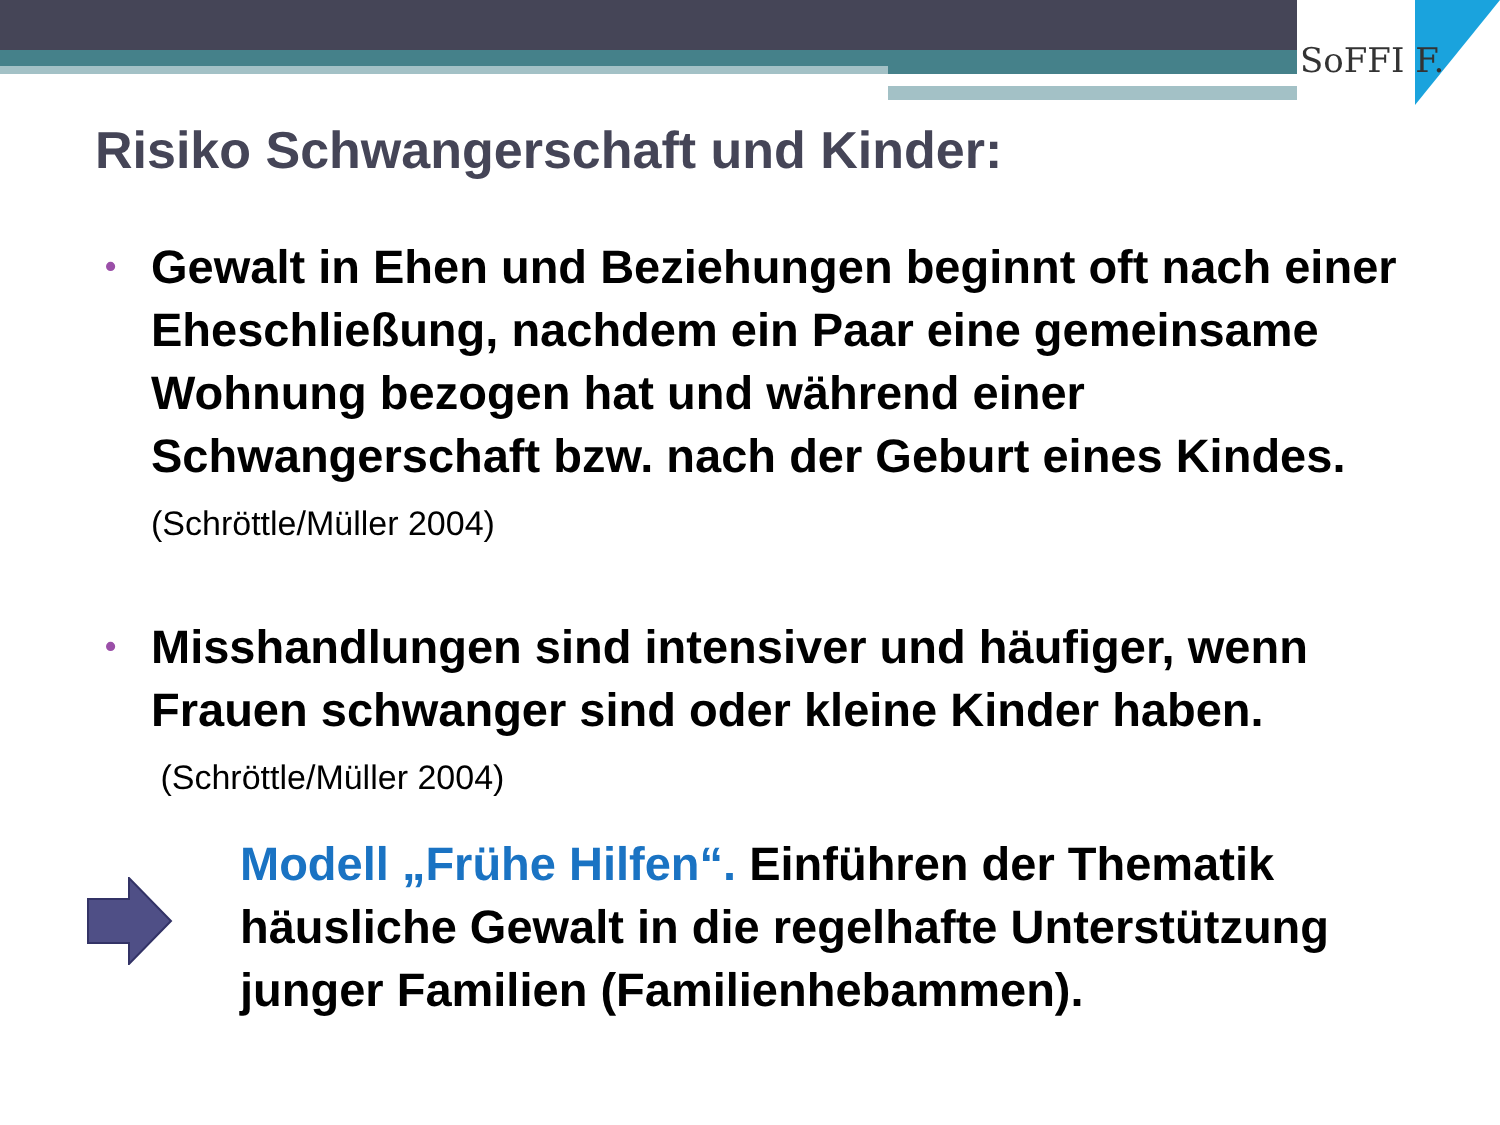SoFFI F.
Risiko Schwangerschaft und Kinder:
• Gewalt in Ehen und Beziehungen beginnt oft nach einer Eheschließung, nachdem ein Paar eine gemeinsame Wohnung bezogen hat und während einer Schwangerschaft bzw. nach der Geburt eines Kindes. (Schröttle/Müller 2004)
• Misshandlungen sind intensiver und häufiger, wenn Frauen schwanger sind oder kleine Kinder haben.
(Schröttle/Müller 2004)
Modell „Frühe Hilfen“. Einführen der Thematik häusliche Gewalt in die regelhafte Unterstützung junger Familien (Familienhebammen).